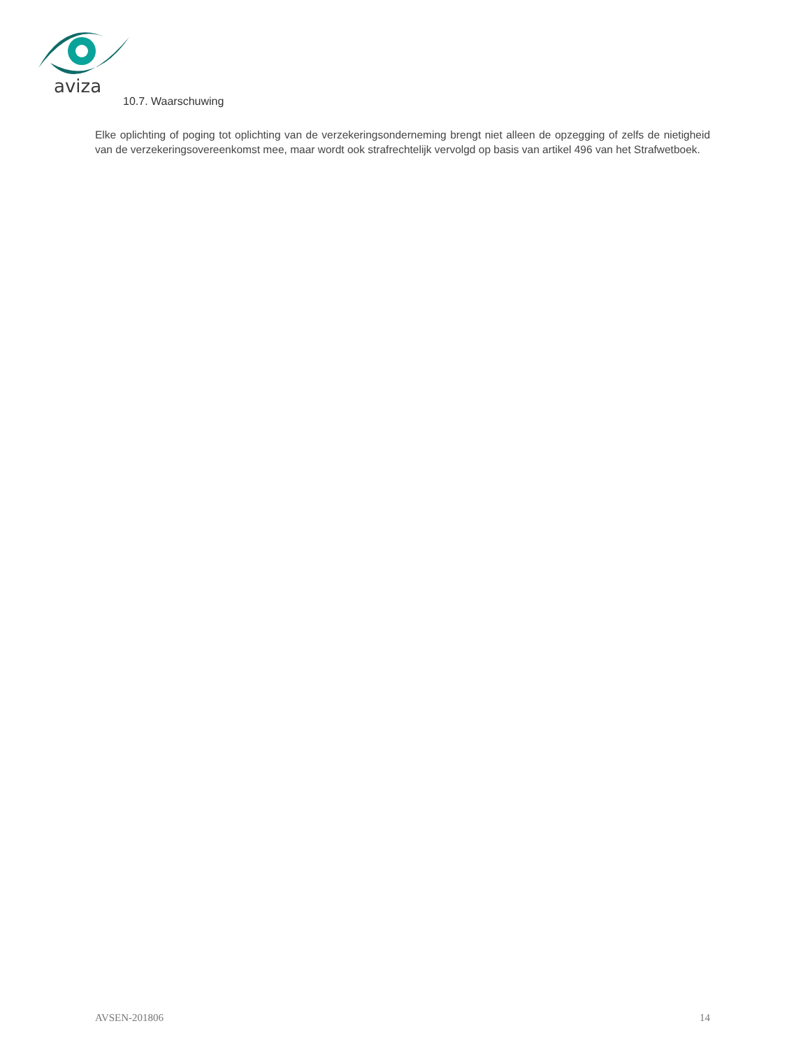aviza
10.7. Waarschuwing
Elke oplichting of poging tot oplichting van de verzekeringsonderneming brengt niet alleen de opzegging of zelfs de nietigheid van de verzekeringsovereenkomst mee, maar wordt ook strafrechtelijk vervolgd op basis van artikel 496 van het Strafwetboek.
AVSEN-201806 14